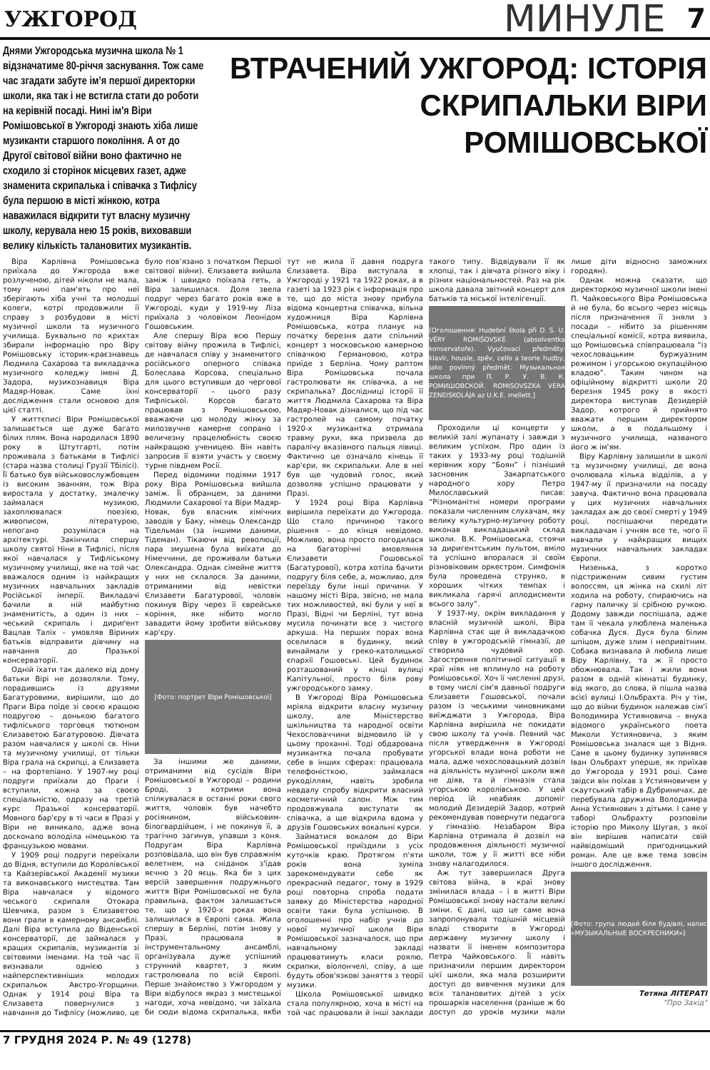УЖГОРОД
МИНУЛЕ
7
Днями Ужгородська музична школа № 1 відзначатиме 80-річчя заснування. Тож саме час згадати забуте ім’я першої директорки школи, яка так і не встигла стати до роботи на керівній посаді. Нині ім'я Віри Ромішовської в Ужгороді знають хіба лише музиканти старшого покоління. А от до Другої світової війни воно фактично не сходило зі сторінок місцевих газет, адже знаменита скрипалька і співачка з Тифлісу була першою в місті жінкою, котра наважилася відкрити тут власну музичну школу, керувала нею 15 років, виховавши велику кількість талановитих музикантів.
ВТРАЧЕНИЙ УЖГОРОД: ІСТОРІЯ СКРИПАЛЬКИ ВІРИ РОМІШОВСЬКОЇ
Віра Карлівна Ромішовська приїхала до Ужгорода вже розлученою, дітей ніколи не мала, тому нині пам'ять про неї зберігають хіба учні та молодші колеги, котрі продовжили її справу з розбудови в місті музичної школи та музичного училища. Буквально по крихтах збирали інформацію про Віру Ромішовську історик-краєзнавець Людмила Сахарова та викладачка музичного коледжу імені Д. Задора, музикознавиця Віра Мадяр-Новак. Саме їхні дослідження стали основою для цієї статті.
У життєписі Віри Ромішовської залишається ще дуже багато білих плям. Вона народилася 1890 року в Штутгарті, потім проживала з батьками в Тифлісі (стара назва столиці Грузії Тбілісі). Її батько був військовослужбовцем із високим званням, тож Віра виростала у достатку, змалечку займалася музикою, захоплювалася поезією, живописом, літературою, непогано розумілася на архітектурі. Закінчила спершу школу святої Ніни в Тифлісі, після якої навчалася у Тифліському музичному училищі, яке на той час вважалося одним із найкращих музичних навчальних закладів Російської імперії. Викладачі бачили в ній майбутню знаменитість, а один із них – чеський скрипаль і дириґент Вацлав Таліх – умовляв Віриних батьків відправити дівчину на навчання до Празької консерваторії.
Одній їхати так далеко від дому батьки Вірі не дозволяли. Тому, порадившись із друзями Багатуровими, вирішили, що до Праги Віра поїде зі своєю кращою подругою – донькою багатого тифліського торговця тютюном Єлизаветою Багатуровою. Дівчата разом навчалися у школі св. Ніни та музичному училищі, от тільки Віра грала на скрипці, а Єлизавета – на фортепіано. У 1907-му році подруги приїхали до Праги і вступили, кожна за своєю спеціальністю, одразу на третій курс Празької консерваторії. Мовного бар'єру в ті часи в Празі у Віри не виникало, адже вона досконало володіла німецькою та французькою мовами.
У 1909 році подруги переїхали до Відня, вступили до Королівської та Кайзерівської Академії музики та виконавського мистецтва. Там Віра навчалася у відомого чеського скрипаля Отокара Шевчика, разом з Єлизаветою вони грали в камерному ансамблі. Далі Віра вступила до Віденської консерваторії, де займалася у кращих скрипалів, музикантів зі світовими іменами. На той час її визнавали однією з найперспективніших молодих скрипальок Австро-Угорщини. Однак у 1914 році Віра та Єлизавета повернулися з навчання до Тифлісу (можливо, це було пов’язано з початком Першої світової війни). Єлизавета вийшла заміж і швидко поїхала геть, а Віра залишилася. Доля звела подруг через багато років вже в Ужгороді, куди у 1919-му Ліза приїхала з чоловіком Леонідом Гошовським.
Але спершу Віра всю Першу світову війну прожила в Тифлісі, де навчалася співу у знаменитого російського оперного співака Болеслава Корсова, спеціально для цього вступивши до чергової консерваторії – цього разу Тифліської. Корсов багато працював з Ромішовською, вважаючи цю молоду жінку за милозвучне камерне сопрано і величезну працелюбність своєю найкращою ученицею. Він навіть запросив її взяти участь у своєму турне півднем Росії.
Перед відомими подіями 1917 року Віра Ромішовська вийшла заміж. Її обранцем, за даними Людмили Сахарової та Віри Мадяр-Новак, був власник хімічних заводів у Баку, німець Олександр Тідельман (за іншими даними, Тідеман). Тікаючи від революції, пара змушена була виїхати до Німеччини, де проживали батьки Олександра. Однак сімейне життя у них не склалося. За даними, отриманими від невістки Єлизавети Багатурової, чоловік покинув Віру через її єврейське коріння, яке нібито могло завадити йому зробити військову кар'єру.
[Фото: портрет Віри Ромішовської]
За іншими же даними, отриманими від сусідів Віри Ромішовської в Ужгороді – родини Броді, з котрими вона спілкувалася в останні роки свого життя, чоловік був начебто росіянином, військовим-білогвардійцем, і не покинув її, а трагічно загинув, упавши з коня. Подругам Віра Карлівна розповідала, що він був справжнім велетнем, на сніданок з'їдав яєчню з 20 яєць. Яка би з цих версій завершення подружнього життя Віри Ромішовської не була правильна, фактом залишається те, що у 1920-х роках вона залишилася в Європі сама. Жила спершу в Берліні, потім знову у Празі, працювала в інструментальному ансамблі, організувала дуже успішний струнний квартет, з яким гастролювала по всій Європі. Перше знайомство з Ужгородом у Віри відбулося якраз з мистецької нагоди, хоча невідомо, чи заїхала би сюди відома скрипалька, якби тут не жила її давня подруга Єлизавета. Віра виступала в Ужгороді у 1921 та 1922 роках, а в газеті за 1923 рік є інформація про те, що до міста знову прибула відома концертна співачка, вільна художниця Віра Карлівна Ромішовська, котра планує на початку березня дати спільний концерт з московською камерною співачкою Германовою, котра приїде з Берліна. Чому раптом Віра Ромішовська почала гастролювати як співачка, а не скрипалька? Дослідниці історії її життя Людмила Сахарова та Віра Мадяр-Новак дізналися, що під час гастролей на самому початку 1920-х музикантка отримала травму руки, яка призвела до паралічу вказівного пальця лівиці. Фактично це означало кінець її кар'єри, як скрипальки. Але в неї був ще чудовий голос, який дозволяв успішно працювати у Празі.
У 1924 році Віра Карлівна вирішила переїхати до Ужгорода. Що стало причиною такого рішення – до кінця невідомо. Можливо, вона просто погодилася на багаторічні вмовляння Єлизавети Гошовської (Багатурової), котра хотіла бачити подругу біля себе, а, можливо, для переїзду були інші причини. У нашому місті Віра, звісно, не мала тих можливостей, які були у неї в Празі, Відні чи Берліні, тут вона мусила починати все з чистого аркуша. На перших порах вона оселилася в будинку, який винаймали у греко-католицької єпархії Гошовські. Цей будинок розташований у кінці вулиці Капітульної, просто біля рову ужгородського замку.
В Ужгороді Віра Ромішовська мріяла відкрити власну музичну школу, але Міністерство шкільництва та народної освіти Чехословаччини відмовило їй у цьому проханні. Тоді обдарована музикантка почала пробувати себе в інших сферах: працювала телефоністкою, займалася рукоділлям, навіть зробила невдалу спробу відкрити власний косметичний салон. Між тим продовжувала виступати як співачка, а ще відкрила вдома у друзів Гошовських вокальні курси.
Займатися вокалом до Віри Ромішовської приїздили з усіх куточків краю. Протягом п'яти років вона зуміла зарекомендувати себе як прекрасний педагог, тому в 1929 році повторна спроба подати заявку до Міністерства народної освіти таки була успішною. В оголошенні про набір учнів до нової музичної школи Віри Ромішовської зазначалося, що при навчальному закладі працюватимуть класи роялю, скрипки, віолончелі, співу, а ще будуть обов'язкові заняття з теорії музики.
Школа Ромішовської швидко стала популярною, хоча в місті на той час працювали й інші заклади такого типу. Відвідували її як хлопці, так і дівчата різного віку і різних національностей. Раз на рік школа давала звітний концерт для батьків та міської інтелігенції.
[Оголошення: Hudební škola při O. S. U. VĚRY ROMIŠOVSKÉ (absolventka konservatoře). Vyučovací předměty: klavír, housle, zpěv, cello a teorie hudby, jako povinný předmět. Музыкальная школа при П. Р. У. В. К. РОМИШОВСКОЙ. ROMISOVSZKA VERA ZENEISKOLÁJA az U.K.E. mellett.]
Проходили ці концерти у великій залі жупанату і завжди з великим успіхом. Про один із таких у 1933-му році тодішній керівник хору “Боян” і пізніший засновник Закарпатського народного хору Петро Милославський писав: “Різноманітні номери програми показали численним слухачам, яку велику культурно-музичну роботу виконав викладацький склад школи. В.К. Ромішовська, стоячи за диригентським пультом, вміло та успішно впоралася зі своїм різновіковим оркестром. Симфонія була проведена струнко, в хороших чітких темпах і викликала гарячі аплодисменти всього залу”.
У 1937-му, окрім викладання у власній музичній школі, Віра Карлівна стає ще й викладачкою співу в ужгородській гімназії, де створила чудовий хор. Загострення політичної ситуації в краї ніяк не вплинуло на роботу Ромішовської. Хоч її численні друзі, в тому числі сім'я давньої подруги Єлизавети Гошовської, почали разом із чеськими чиновниками виїжджати з Ужгорода, Віра Карлівна вирішила не покидати свою школу та учнів. Певний час після утвердження в Ужгороді угорської влади вона роботи не мала, адже чехословацький дозвіл на діяльність музичної школи вже не діяв, та й гімназія стала угорською королівською. У цей період їй неабияк допоміг молодий Дезидерій Задор, котрий рекомендував повернути педагога у гімназію. Незабаром Віра Карлівна отримала й дозвіл на продовження діяльності музичної школи, тож у її житті все ніби знову налагодилося.
Аж тут завершилася Друга світова війна, в краї знову змінилася влада – і в житті Віри Ромішовської знову настали великі зміни. Є дані, що це саме вона запропонувала тодішній місцевій владі створити в Ужгороді державну музичну школу і назвати її іменем композитора Петра Чайковського. Її навіть призначили першим директором цієї школи, яка мала розширити доступ до вивчення музики для всіх талановитих дітей з усіх прошарків населення (раніше ж бо доступ до уроків музики мали лише діти відносно заможних городян).
Однак можна сказати, що директоркою музичної школи імені П. Чайковського Віра Ромішовська й не була, бо всього через місяць після призначення її зняли з посади – нібито за рішенням спеціальної комісії, котра виявила, що Ромішовська співпрацювала “із чехословацьким буржуазним режимом і угорською окупаційною владою”. Таким чином на офіційному відкритті школи 20 березня 1945 року в якості директора виступав Дезидерій Задор, котрого й прийнято вважати першим директором школи, а в подальшому і музичного училища, названого його ж ім'ям.
Віру Карлівну залишили в школі та музичному училищі, де вона очолювала кілька відділів, а у 1947-му її призначили на посаду завуча. Фактично вона працювала у цих музичних навчальних закладах аж до своєї смерті у 1949 році, поспішаючи передати викладачам і учням все те, чого її навчали у найкращих вищих музичних навчальних закладах Європи.
Низенька, з коротко підстриженим сивим густим волоссям, ця жінка на схилі літ ходила на роботу, спираючись на гарну паличку зі срібною ручкою. Додому завжди поспішала, адже там її чекала улюблена маленька собачка Дуся. Дуся була білим шпіцом, дуже злим і непривітним. Собака визнавала й любила лише Віру Карлівну, та ж її просто обожнювала. Так і жили вони разом в одній кімнатці будинку, від якого, до слова, й пішла назва всієї вулиці І.Ольбрахта. Річ у тім, що до війни будинок належав сім'ї Володимира Устияновича – внука відомого українського поета Миколи Устияновича, з яким Ромішовська зналася ще з Відня. Саме в цьому будинку зупинявся Іван Ольбрахт уперше, як приїхав до Ужгорода у 1931 році. Саме звідси він поїхав з Устияновичем у скаутський табір в Дубриничах, де перебувала дружина Володимира Анна Устиянович з дітьми. І саме у таборі Ольбрахту розповіли історію про Миколу Шугая, з якої він вирішив написати свій найвідоміший пригодницький роман. Але це вже тема зовсім іншого дослідження.
[Фото: група людей біля будівлі, напис «МУЗЫКАЛЬНЫЕ ВОСКРЕСНИКИ»]
Тетяна ЛІТЕРАТІ
"Про Захід"
7 ГРУДНЯ 2024 Р. № 49 (1278)